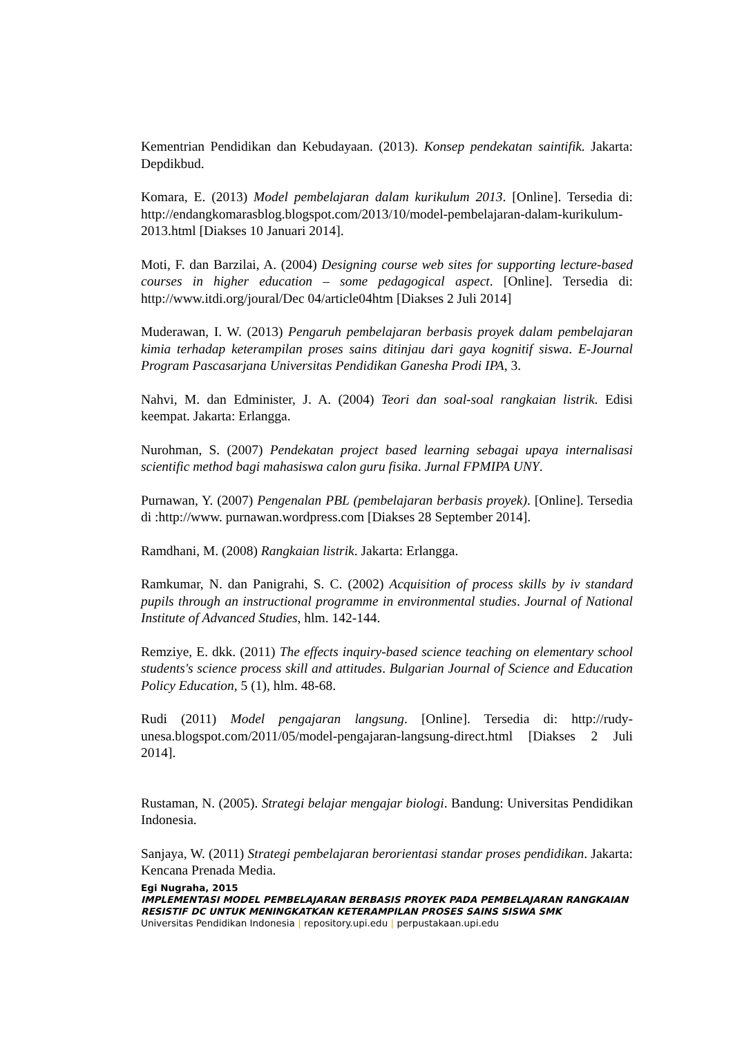Kementrian Pendidikan dan Kebudayaan. (2013). Konsep pendekatan saintifik. Jakarta: Depdikbud.
Komara, E. (2013) Model pembelajaran dalam kurikulum 2013. [Online]. Tersedia di: http://endangkomarasblog.blogspot.com/2013/10/model-pembelajaran-dalam-kurikulum-2013.html [Diakses 10 Januari 2014].
Moti, F. dan Barzilai, A. (2004) Designing course web sites for supporting lecture-based courses in higher education – some pedagogical aspect. [Online]. Tersedia di: http://www.itdi.org/joural/Dec 04/article04htm [Diakses 2 Juli 2014]
Muderawan, I. W. (2013) Pengaruh pembelajaran berbasis proyek dalam pembelajaran kimia terhadap keterampilan proses sains ditinjau dari gaya kognitif siswa. E-Journal Program Pascasarjana Universitas Pendidikan Ganesha Prodi IPA, 3.
Nahvi, M. dan Edminister, J. A. (2004) Teori dan soal-soal rangkaian listrik. Edisi keempat. Jakarta: Erlangga.
Nurohman, S. (2007) Pendekatan project based learning sebagai upaya internalisasi scientific method bagi mahasiswa calon guru fisika. Jurnal FPMIPA UNY.
Purnawan, Y. (2007) Pengenalan PBL (pembelajaran berbasis proyek). [Online]. Tersedia di :http://www. purnawan.wordpress.com [Diakses 28 September 2014].
Ramdhani, M. (2008) Rangkaian listrik. Jakarta: Erlangga.
Ramkumar, N. dan Panigrahi, S. C. (2002) Acquisition of process skills by iv standard pupils through an instructional programme in environmental studies. Journal of National Institute of Advanced Studies, hlm. 142-144.
Remziye, E. dkk. (2011) The effects inquiry-based science teaching on elementary school students's science process skill and attitudes. Bulgarian Journal of Science and Education Policy Education, 5 (1), hlm. 48-68.
Rudi (2011) Model pengajaran langsung. [Online]. Tersedia di: http://rudy-unesa.blogspot.com/2011/05/model-pengajaran-langsung-direct.html [Diakses 2 Juli 2014].
Rustaman, N. (2005). Strategi belajar mengajar biologi. Bandung: Universitas Pendidikan Indonesia.
Sanjaya, W. (2011) Strategi pembelajaran berorientasi standar proses pendidikan. Jakarta: Kencana Prenada Media.
Egi Nugraha, 2015
IMPLEMENTASI MODEL PEMBELAJARAN BERBASIS PROYEK PADA PEMBELAJARAN RANGKAIAN RESISTIF DC UNTUK MENINGKATKAN KETERAMPILAN PROSES SAINS SISWA SMK
Universitas Pendidikan Indonesia | repository.upi.edu | perpustakaan.upi.edu